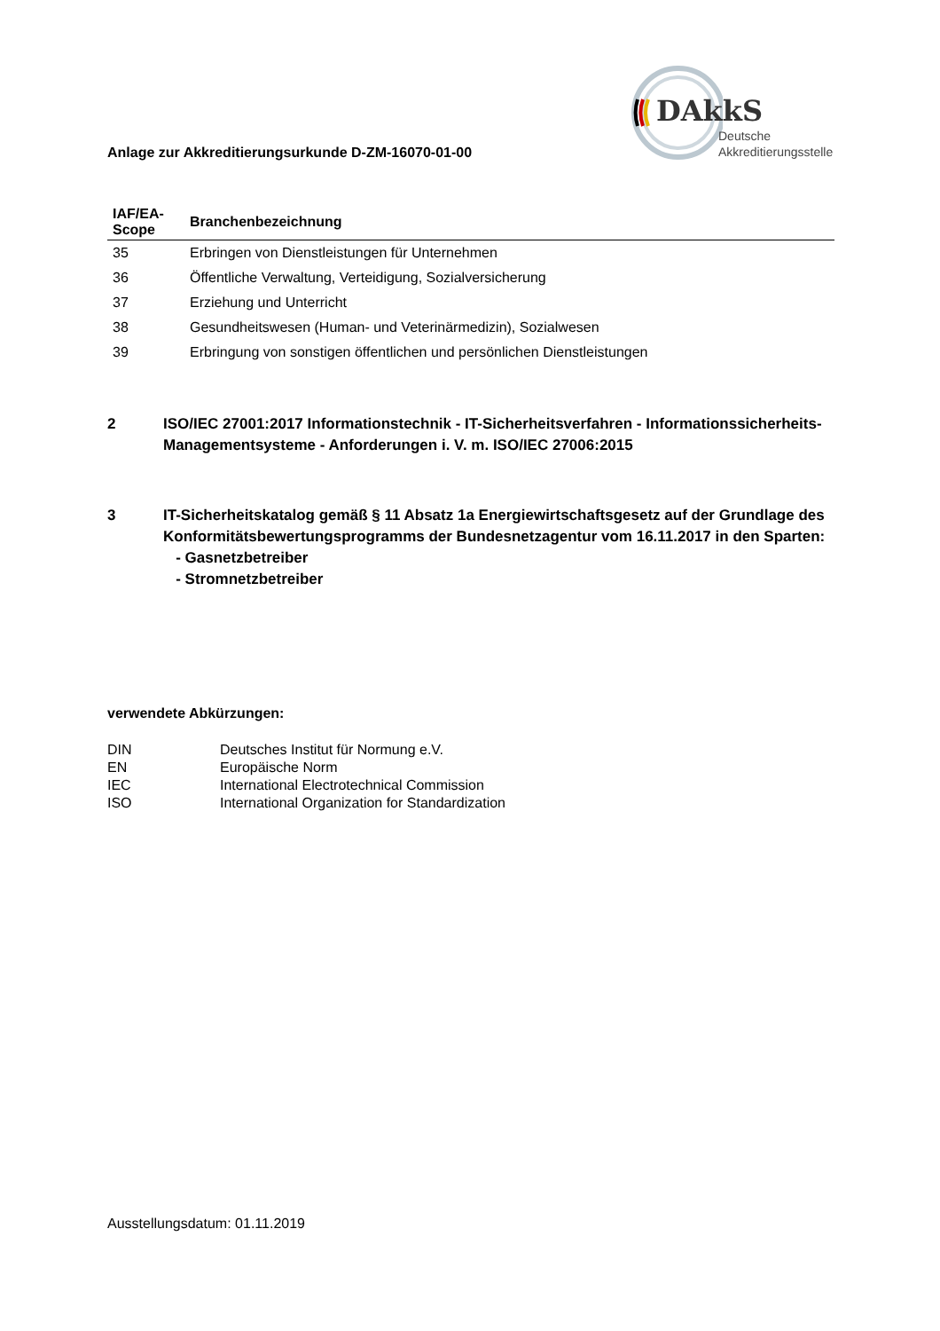DAkkS
Deutsche
Akkreditierungsstelle
Anlage zur Akkreditierungsurkunde D-ZM-16070-01-00
| IAF/EA- Scope | Branchenbezeichnung |
| --- | --- |
| 35 | Erbringen von Dienstleistungen für Unternehmen |
| 36 | Öffentliche Verwaltung, Verteidigung, Sozialversicherung |
| 37 | Erziehung und Unterricht |
| 38 | Gesundheitswesen (Human- und Veterinärmedizin), Sozialwesen |
| 39 | Erbringung von sonstigen öffentlichen und persönlichen Dienstleistungen |
2 ISO/IEC 27001:2017 Informationstechnik - IT-Sicherheitsverfahren - Informationssicherheits-Managementsysteme - Anforderungen i. V. m. ISO/IEC 27006:2015
3 IT-Sicherheitskatalog gemäß § 11 Absatz 1a Energiewirtschaftsgesetz auf der Grundlage des Konformitätsbewertungsprogramms der Bundesnetzagentur vom 16.11.2017 in den Sparten:
- Gasnetzbetreiber
- Stromnetzbetreiber
verwendete Abkürzungen:
| DIN | Deutsches Institut für Normung e.V. |
| EN | Europäische Norm |
| IEC | International Electrotechnical Commission |
| ISO | International Organization for Standardization |
Ausstellungsdatum: 01.11.2019